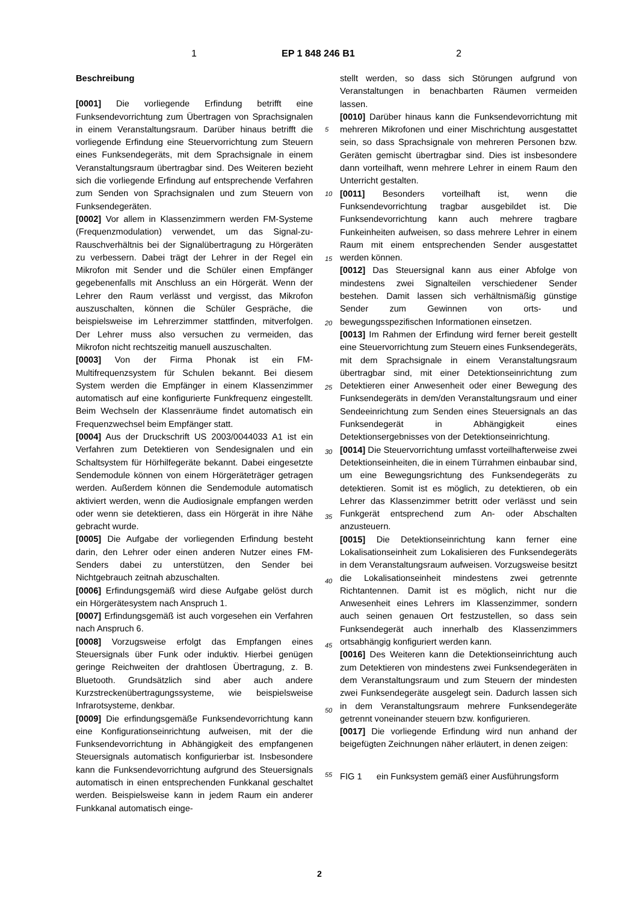1 EP 1 848 246 B1 2
Beschreibung
[0001] Die vorliegende Erfindung betrifft eine Funksendevorrichtung zum Übertragen von Sprachsignalen in einem Veranstaltungsraum. Darüber hinaus betrifft die vorliegende Erfindung eine Steuervorrichtung zum Steuern eines Funksendegeräts, mit dem Sprachsignale in einem Veranstaltungsraum übertragbar sind. Des Weiteren bezieht sich die vorliegende Erfindung auf entsprechende Verfahren zum Senden von Sprachsignalen und zum Steuern von Funksendegeräten.
[0002] Vor allem in Klassenzimmern werden FM-Systeme (Frequenzmodulation) verwendet, um das Signal-zu-Rauschverhältnis bei der Signalübertragung zu Hörgeräten zu verbessern. Dabei trägt der Lehrer in der Regel ein Mikrofon mit Sender und die Schüler einen Empfänger gegebenenfalls mit Anschluss an ein Hörgerät. Wenn der Lehrer den Raum verlässt und vergisst, das Mikrofon auszuschalten, können die Schüler Gespräche, die beispielsweise im Lehrerzimmer stattfinden, mitverfolgen. Der Lehrer muss also versuchen zu vermeiden, das Mikrofon nicht rechtszeitig manuell auszuschalten.
[0003] Von der Firma Phonak ist ein FM-Multifrequenzsystem für Schulen bekannt. Bei diesem System werden die Empfänger in einem Klassenzimmer automatisch auf eine konfigurierte Funkfrequenz eingestellt. Beim Wechseln der Klassenräume findet automatisch ein Frequenzwechsel beim Empfänger statt.
[0004] Aus der Druckschrift US 2003/0044033 A1 ist ein Verfahren zum Detektieren von Sendesignalen und ein Schaltsystem für Hörhilfegeräte bekannt. Dabei eingesetzte Sendemodule können von einem Hörgeräteträger getragen werden. Außerdem können die Sendemodule automatisch aktiviert werden, wenn die Audiosignale empfangen werden oder wenn sie detektieren, dass ein Hörgerät in ihre Nähe gebracht wurde.
[0005] Die Aufgabe der vorliegenden Erfindung besteht darin, den Lehrer oder einen anderen Nutzer eines FM-Senders dabei zu unterstützen, den Sender bei Nichtgebrauch zeitnah abzuschalten.
[0006] Erfindungsgemäß wird diese Aufgabe gelöst durch ein Hörgerätesystem nach Anspruch 1.
[0007] Erfindungsgemäß ist auch vorgesehen ein Verfahren nach Anspruch 6.
[0008] Vorzugsweise erfolgt das Empfangen eines Steuersignals über Funk oder induktiv. Hierbei genügen geringe Reichweiten der drahtlosen Übertragung, z. B. Bluetooth. Grundsätzlich sind aber auch andere Kurzstreckenübertragungssysteme, wie beispielsweise Infrarotsysteme, denkbar.
[0009] Die erfindungsgemäße Funksendevorrichtung kann eine Konfigurationseinrichtung aufweisen, mit der die Funksendevorrichtung in Abhängigkeit des empfangenen Steuersignals automatisch konfigurierbar ist. Insbesondere kann die Funksendevorrichtung aufgrund des Steuersignals automatisch in einen entsprechenden Funkkanal geschaltet werden. Beispielsweise kann in jedem Raum ein anderer Funkkanal automatisch einge-
5
10
15
20
25
30
35
40
45
50
55
stellt werden, so dass sich Störungen aufgrund von Veranstaltungen in benachbarten Räumen vermeiden lassen.
[0010] Darüber hinaus kann die Funksendevorrichtung mit mehreren Mikrofonen und einer Mischrichtung ausgestattet sein, so dass Sprachsignale von mehreren Personen bzw. Geräten gemischt übertragbar sind. Dies ist insbesondere dann vorteilhaft, wenn mehrere Lehrer in einem Raum den Unterricht gestalten.
[0011] Besonders vorteilhaft ist, wenn die Funksendevorrichtung tragbar ausgebildet ist. Die Funksendevorrichtung kann auch mehrere tragbare Funkeinheiten aufweisen, so dass mehrere Lehrer in einem Raum mit einem entsprechenden Sender ausgestattet werden können.
[0012] Das Steuersignal kann aus einer Abfolge von mindestens zwei Signalteilen verschiedener Sender bestehen. Damit lassen sich verhältnismäßig günstige Sender zum Gewinnen von orts- und bewegungsspezifischen Informationen einsetzen.
[0013] Im Rahmen der Erfindung wird ferner bereit gestellt eine Steuervorrichtung zum Steuern eines Funksendegeräts, mit dem Sprachsignale in einem Veranstaltungsraum übertragbar sind, mit einer Detektionseinrichtung zum Detektieren einer Anwesenheit oder einer Bewegung des Funksendegeräts in dem/den Veranstaltungsraum und einer Sendeeinrichtung zum Senden eines Steuersignals an das Funksendegerät in Abhängigkeit eines Detektionsergebnisses von der Detektionseinrichtung.
[0014] Die Steuervorrichtung umfasst vorteilhafterweise zwei Detektionseinheiten, die in einem Türrahmen einbaubar sind, um eine Bewegungsrichtung des Funksendegeräts zu detektieren. Somit ist es möglich, zu detektieren, ob ein Lehrer das Klassenzimmer betritt oder verlässt und sein Funkgerät entsprechend zum An- oder Abschalten anzusteuern.
[0015] Die Detektionseinrichtung kann ferner eine Lokalisationseinheit zum Lokalisieren des Funksendegeräts in dem Veranstaltungsraum aufweisen. Vorzugsweise besitzt die Lokalisationseinheit mindestens zwei getrennte Richtantennen. Damit ist es möglich, nicht nur die Anwesenheit eines Lehrers im Klassenzimmer, sondern auch seinen genauen Ort festzustellen, so dass sein Funksendegerät auch innerhalb des Klassenzimmers ortsabhängig konfiguriert werden kann.
[0016] Des Weiteren kann die Detektionseinrichtung auch zum Detektieren von mindestens zwei Funksendegeräten in dem Veranstaltungsraum und zum Steuern der mindesten zwei Funksendegeräte ausgelegt sein. Dadurch lassen sich in dem Veranstaltungsraum mehrere Funksendegeräte getrennt voneinander steuern bzw. konfigurieren.
[0017] Die vorliegende Erfindung wird nun anhand der beigefügten Zeichnungen näher erläutert, in denen zeigen:
FIG 1 ein Funksystem gemäß einer Ausführungsform
2